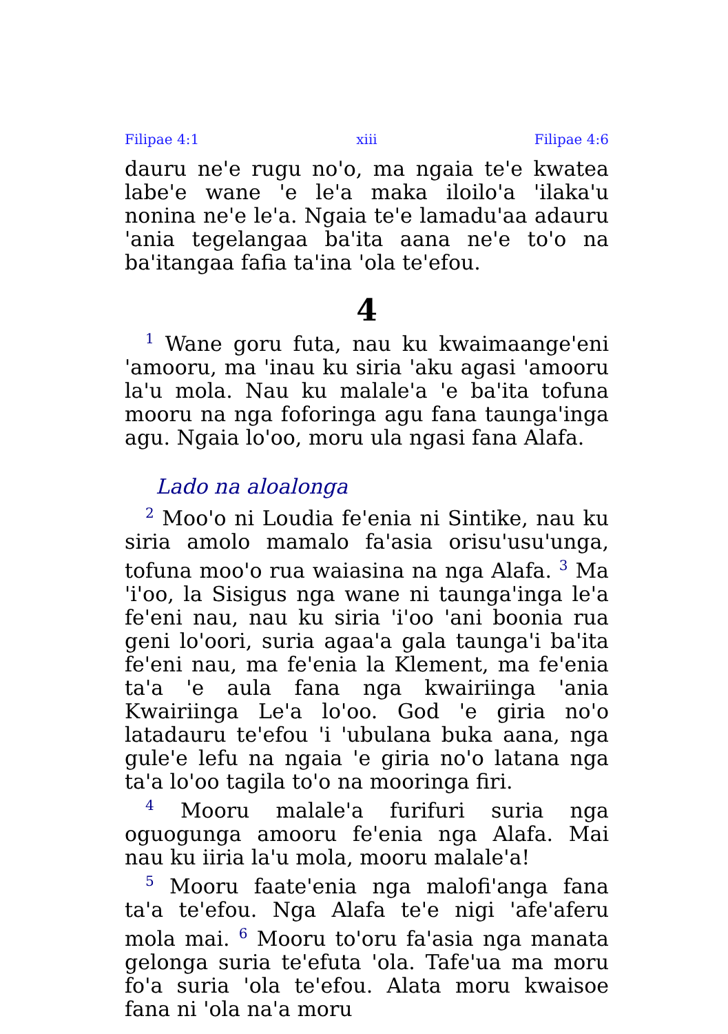Filipae 4:1 xiii Filipae 4:6
dauru ne'e rugu no'o, ma ngaia te'e kwatea labe'e wane 'e le'a maka iloilo'a 'ilaka'u nonina ne'e le'a. Ngaia te'e lamadu'aa adauru 'ania tegelangaa ba'ita aana ne'e to'o na ba'itangaa fafia ta'ina 'ola te'efou.
4
<sup>1</sup> Wane goru futa, nau ku kwaimaange'eni 'amooru, ma 'inau ku siria 'aku agasi 'amooru la'u mola. Nau ku malale'a 'e ba'ita tofuna mooru na nga foforinga agu fana taunga'inga agu. Ngaia lo'oo, moru ula ngasi fana Alafa.
Lado na aloalonga
<sup>2</sup> Moo'o ni Loudia fe'enia ni Sintike, nau ku siria amolo mamalo fa'asia orisu'usu'unga, tofuna moo'o rua waiasina na nga Alafa. <sup>3</sup> Ma 'i'oo, la Sisigus nga wane ni taunga'inga le'a fe'eni nau, nau ku siria 'i'oo 'ani boonia rua geni lo'oori, suria agaa'a gala taunga'i ba'ita fe'eni nau, ma fe'enia la Klement, ma fe'enia ta'a 'e aula fana nga kwairiinga 'ania Kwairiinga Le'a lo'oo. God 'e giria no'o latadauru te'efou 'i 'ubulana buka aana, nga gule'e lefu na ngaia 'e giria no'o latana nga ta'a lo'oo tagila to'o na mooringa firi.
<sup>4</sup> Mooru malale'a furifuri suria nga oguogunga amooru fe'enia nga Alafa. Mai nau ku iiria la'u mola, mooru malale'a!
<sup>5</sup> Mooru faate'enia nga malofi'anga fana ta'a te'efou. Nga Alafa te'e nigi 'afe'aferu mola mai. <sup>6</sup> Mooru to'oru fa'asia nga manata gelonga suria te'efuta 'ola. Tafe'ua ma moru fo'a suria 'ola te'efou. Alata moru kwaisoe fana ni 'ola na'a moru